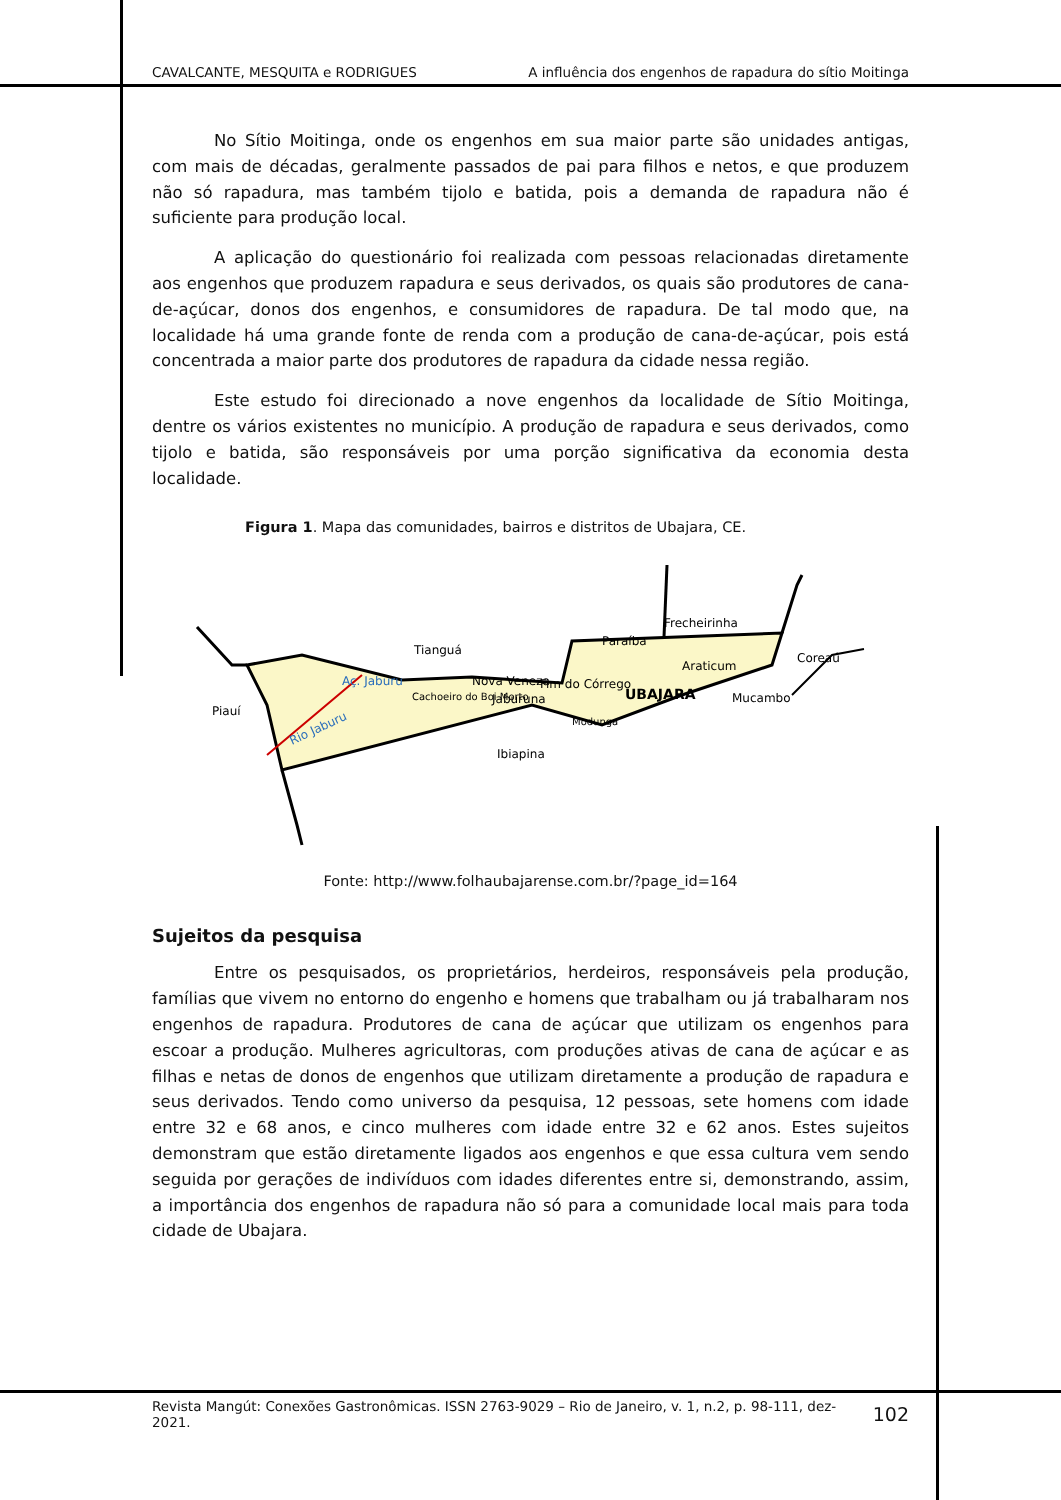CAVALCANTE, MESQUITA e RODRIGUES A influência dos engenhos de rapadura do sítio Moitinga
No Sítio Moitinga, onde os engenhos em sua maior parte são unidades antigas, com mais de décadas, geralmente passados de pai para filhos e netos, e que produzem não só rapadura, mas também tijolo e batida, pois a demanda de rapadura não é suficiente para produção local.
A aplicação do questionário foi realizada com pessoas relacionadas diretamente aos engenhos que produzem rapadura e seus derivados, os quais são produtores de cana-de-açúcar, donos dos engenhos, e consumidores de rapadura. De tal modo que, na localidade há uma grande fonte de renda com a produção de cana-de-açúcar, pois está concentrada a maior parte dos produtores de rapadura da cidade nessa região.
Este estudo foi direcionado a nove engenhos da localidade de Sítio Moitinga, dentre os vários existentes no município. A produção de rapadura e seus derivados, como tijolo e batida, são responsáveis por uma porção significativa da economia desta localidade.
Figura 1. Mapa das comunidades, bairros e distritos de Ubajara, CE.
Tianguá
Frecheirinha
Coreaú
Piauí
Mucambo
Ibiapina
Paraíba
Araticum
UBAJARA
Fim do Córrego
Jaburuna
Nova Veneza
Cachoeiro do Boi Morto
Modunga
Aç. Jaburu
Rio Jaburu
Fonte: http://www.folhaubajarense.com.br/?page_id=164
Sujeitos da pesquisa
Entre os pesquisados, os proprietários, herdeiros, responsáveis pela produção, famílias que vivem no entorno do engenho e homens que trabalham ou já trabalharam nos engenhos de rapadura. Produtores de cana de açúcar que utilizam os engenhos para escoar a produção. Mulheres agricultoras, com produções ativas de cana de açúcar e as filhas e netas de donos de engenhos que utilizam diretamente a produção de rapadura e seus derivados. Tendo como universo da pesquisa, 12 pessoas, sete homens com idade entre 32 e 68 anos, e cinco mulheres com idade entre 32 e 62 anos. Estes sujeitos demonstram que estão diretamente ligados aos engenhos e que essa cultura vem sendo seguida por gerações de indivíduos com idades diferentes entre si, demonstrando, assim, a importância dos engenhos de rapadura não só para a comunidade local mais para toda cidade de Ubajara.
Revista Mangút: Conexões Gastronômicas. ISSN 2763-9029 – Rio de Janeiro, v. 1, n.2, p. 98-111, dez-2021. 102